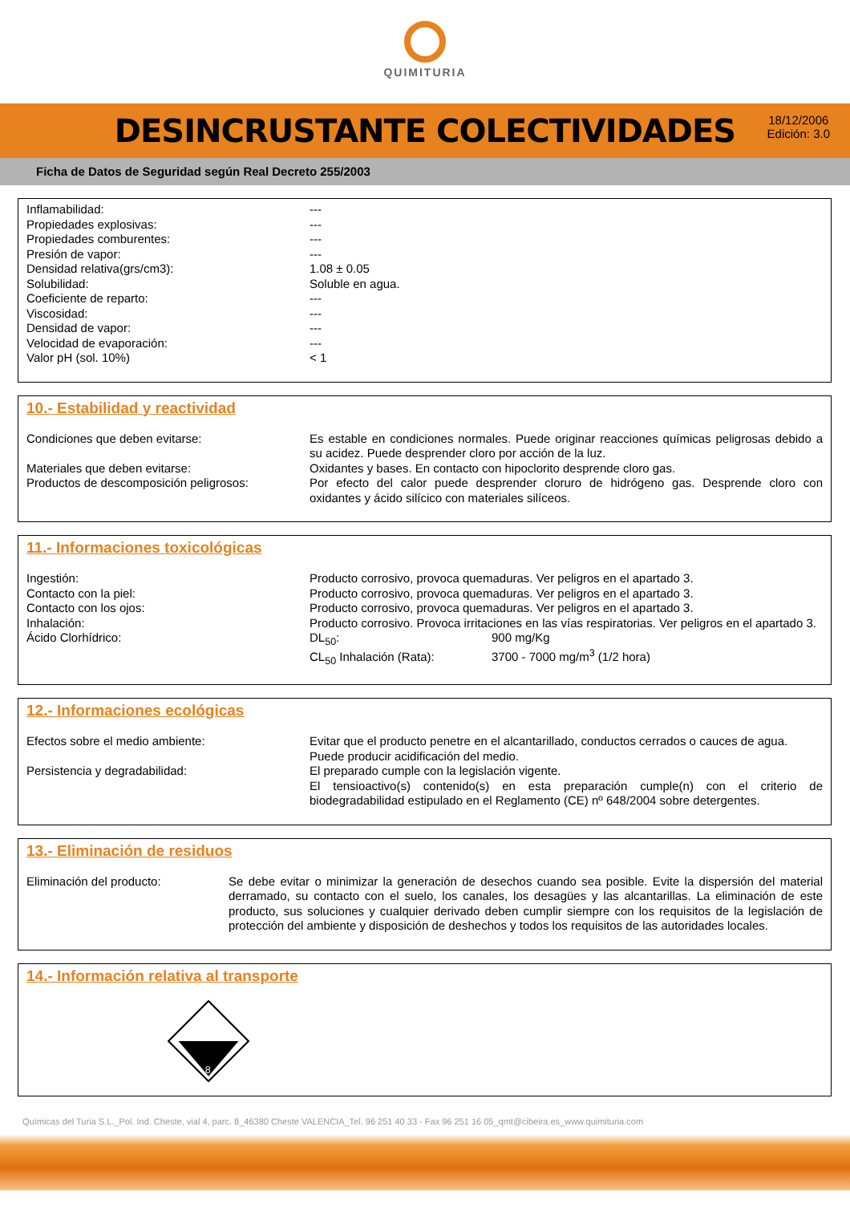QUIMITURIA
DESINCRUSTANTE COLECTIVIDADES
18/12/2006
Edición: 3.0
Ficha de Datos de Seguridad según Real Decreto 255/2003
| Inflamabilidad: | --- |
| Propiedades explosivas: | --- |
| Propiedades comburentes: | --- |
| Presión de vapor: | --- |
| Densidad relativa(grs/cm3): | 1.08 ± 0.05 |
| Solubilidad: | Soluble en agua. |
| Coeficiente de reparto: | --- |
| Viscosidad: | --- |
| Densidad de vapor: | --- |
| Velocidad de evaporación: | --- |
| Valor pH (sol. 10%) | < 1 |
10.- Estabilidad y reactividad
| Condiciones que deben evitarse: | Es estable en condiciones normales. Puede originar reacciones químicas peligrosas debido a su acidez. Puede desprender cloro por acción de la luz. |
| Materiales que deben evitarse: | Oxidantes y bases. En contacto con hipoclorito desprende cloro gas. |
| Productos de descomposición peligrosos: | Por efecto del calor puede desprender cloruro de hidrógeno gas. Desprende cloro con oxidantes y ácido silícico con materiales silíceos. |
11.- Informaciones toxicológicas
| Ingestión: | Producto corrosivo, provoca quemaduras. Ver peligros en el apartado 3. | |
| Contacto con la piel: | Producto corrosivo, provoca quemaduras. Ver peligros en el apartado 3. | |
| Contacto con los ojos: | Producto corrosivo, provoca quemaduras. Ver peligros en el apartado 3. | |
| Inhalación: | Producto corrosivo. Provoca irritaciones en las vías respiratorias. Ver peligros en el apartado 3. | |
| Ácido Clorhídrico: | DL<sub>50</sub>: CL<sub>50</sub> Inhalación (Rata): | 900 mg/Kg 3700 - 7000 mg/m<sup>3</sup> (1/2 hora) |
12.- Informaciones ecológicas
| Efectos sobre el medio ambiente: | Evitar que el producto penetre en el alcantarillado, conductos cerrados o cauces de agua. Puede producir acidificación del medio. |
| Persistencia y degradabilidad: | El preparado cumple con la legislación vigente. El tensioactivo(s) contenido(s) en esta preparación cumple(n) con el criterio de biodegradabilidad estipulado en el Reglamento (CE) nº 648/2004 sobre detergentes. |
13.- Eliminación de residuos
| Eliminación del producto: | Se debe evitar o minimizar la generación de desechos cuando sea posible. Evite la dispersión del material derramado, su contacto con el suelo, los canales, los desagües y las alcantarillas. La eliminación de este producto, sus soluciones y cualquier derivado deben cumplir siempre con los requisitos de la legislación de protección del ambiente y disposición de deshechos y todos los requisitos de las autoridades locales. |
14.- Información relativa al transporte
8
Químicas del Turia S.L._Pol. Ind. Cheste, vial 4, parc. 8_46380 Cheste VALENCIA_Tel. 96 251 40 33 - Fax 96 251 16 05_qmt@cibeira.es_www.quimituria.com